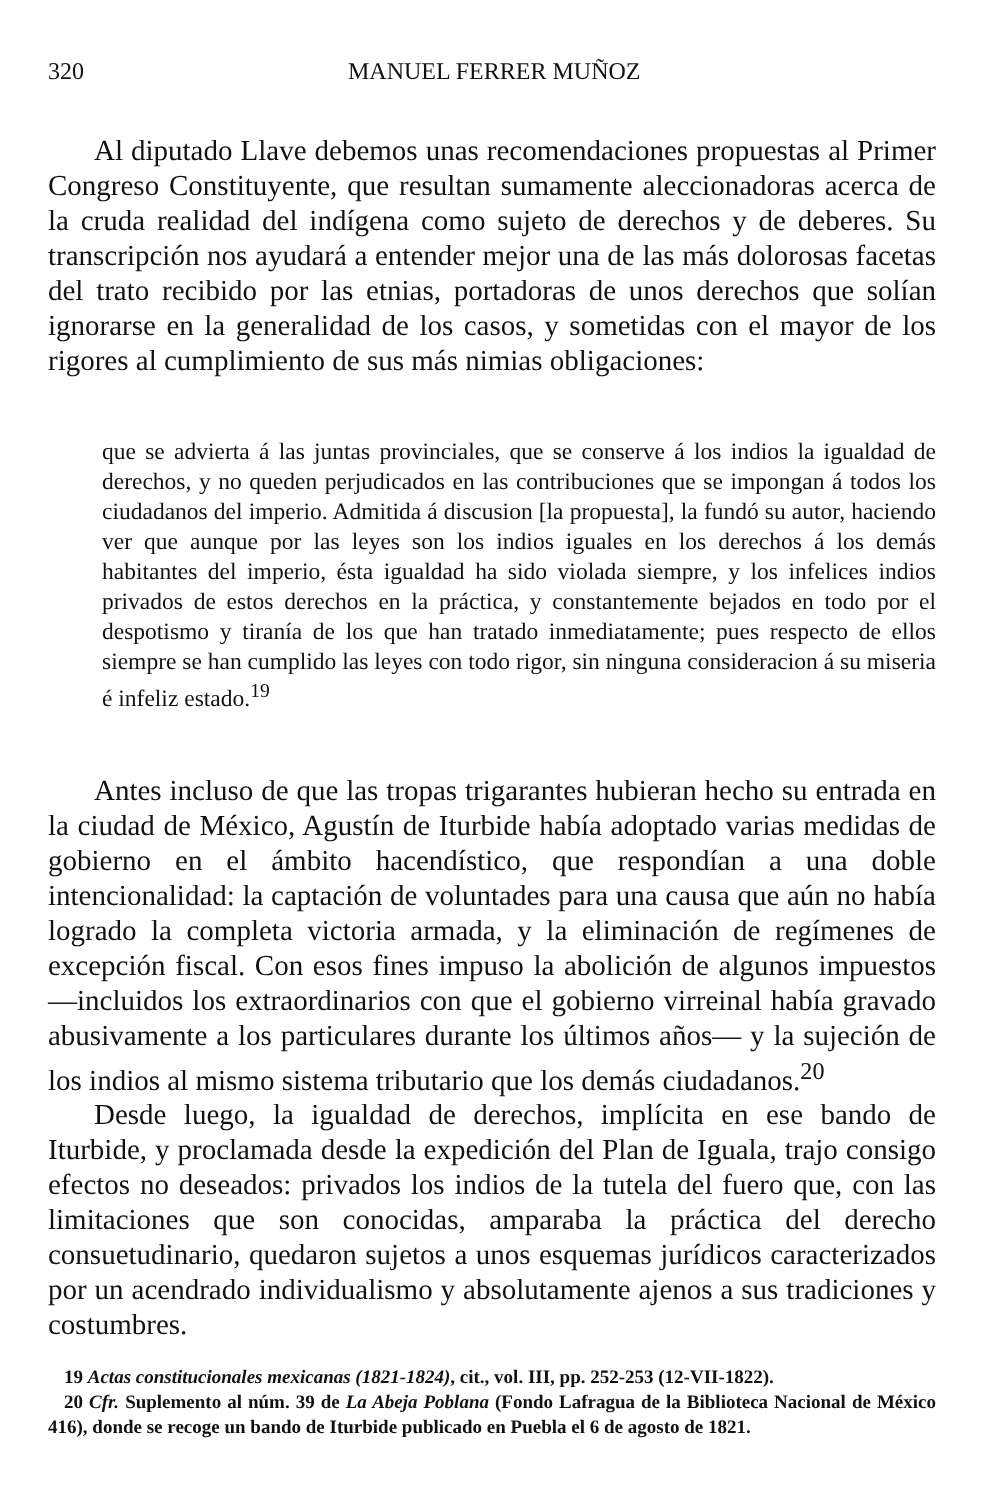320 MANUEL FERRER MUÑOZ
Al diputado Llave debemos unas recomendaciones propuestas al Primer Congreso Constituyente, que resultan sumamente aleccionadoras acerca de la cruda realidad del indígena como sujeto de derechos y de deberes. Su transcripción nos ayudará a entender mejor una de las más dolorosas facetas del trato recibido por las etnias, portadoras de unos derechos que solían ignorarse en la generalidad de los casos, y sometidas con el mayor de los rigores al cumplimiento de sus más nimias obligaciones:
que se advierta á las juntas provinciales, que se conserve á los indios la igualdad de derechos, y no queden perjudicados en las contribuciones que se impongan á todos los ciudadanos del imperio. Admitida á discusion [la propuesta], la fundó su autor, haciendo ver que aunque por las leyes son los indios iguales en los derechos á los demás habitantes del imperio, ésta igualdad ha sido violada siempre, y los infelices indios privados de estos derechos en la práctica, y constantemente bejados en todo por el despotismo y tiranía de los que han tratado inmediatamente; pues respecto de ellos siempre se han cumplido las leyes con todo rigor, sin ninguna consideracion á su miseria é infeliz estado.<sup>19</sup>
Antes incluso de que las tropas trigarantes hubieran hecho su entrada en la ciudad de México, Agustín de Iturbide había adoptado varias medidas de gobierno en el ámbito hacendístico, que respondían a una doble intencionalidad: la captación de voluntades para una causa que aún no había logrado la completa victoria armada, y la eliminación de regímenes de excepción fiscal. Con esos fines impuso la abolición de algunos impuestos —incluidos los extraordinarios con que el gobierno virreinal había gravado abusivamente a los particulares durante los últimos años— y la sujeción de los indios al mismo sistema tributario que los demás ciudadanos.<sup>20</sup>
Desde luego, la igualdad de derechos, implícita en ese bando de Iturbide, y proclamada desde la expedición del Plan de Iguala, trajo consigo efectos no deseados: privados los indios de la tutela del fuero que, con las limitaciones que son conocidas, amparaba la práctica del derecho consuetudinario, quedaron sujetos a unos esquemas jurídicos caracterizados por un acendrado individualismo y absolutamente ajenos a sus tradiciones y costumbres.
19 Actas constitucionales mexicanas (1821-1824), cit., vol. III, pp. 252-253 (12-VII-1822).
20 Cfr. Suplemento al núm. 39 de La Abeja Poblana (Fondo Lafragua de la Biblioteca Nacional de México 416), donde se recoge un bando de Iturbide publicado en Puebla el 6 de agosto de 1821.